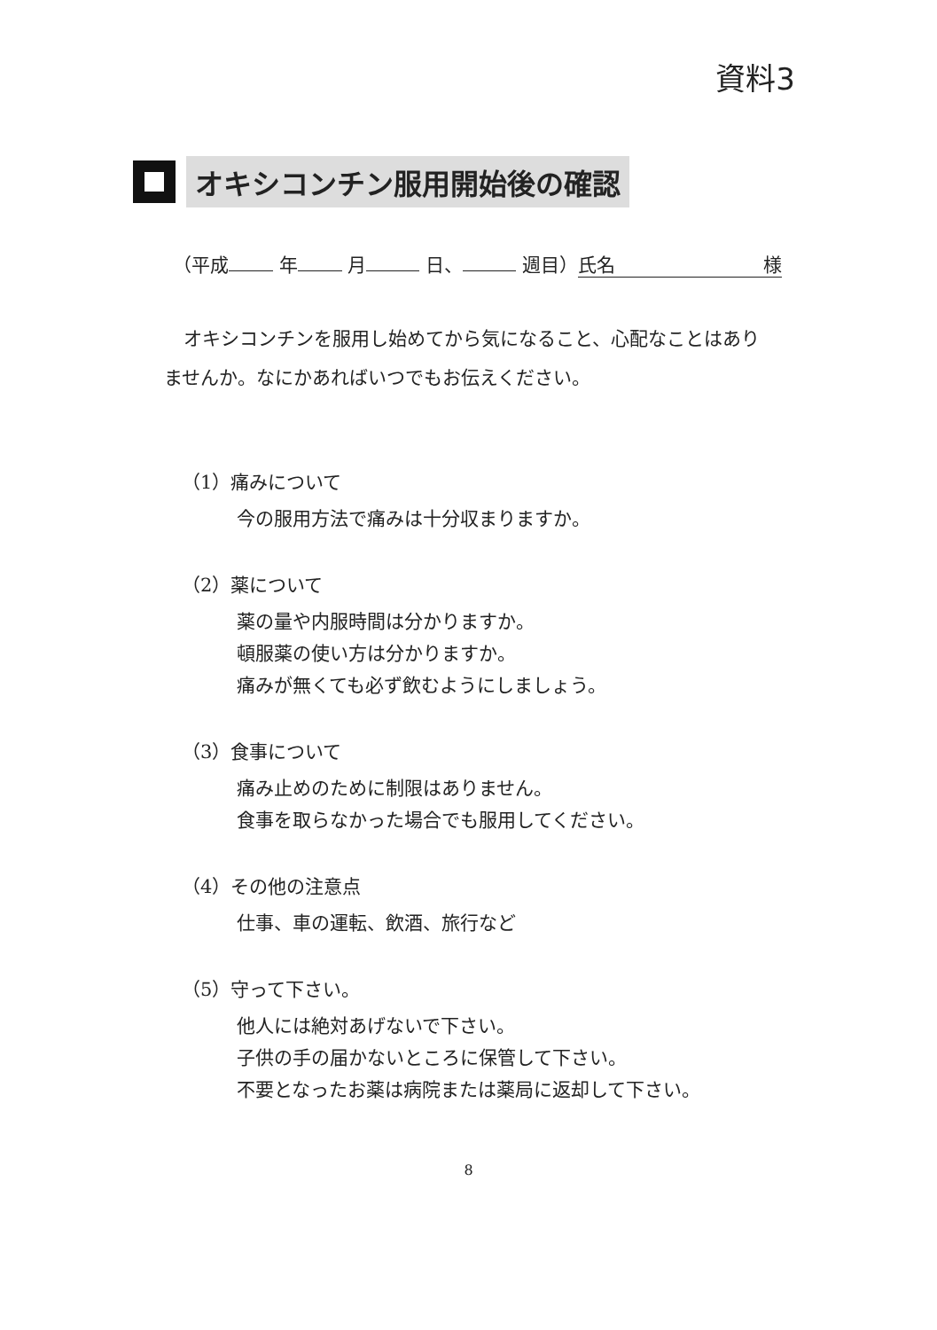資料3
オキシコンチン服用開始後の確認
（平成 年 月 日、 週目） 氏名 様
オキシコンチンを服用し始めてから気になること、心配なことはありませんか。なにかあればいつでもお伝えください。
（1）痛みについて
今の服用方法で痛みは十分収まりますか。
（2）薬について
薬の量や内服時間は分かりますか。
頓服薬の使い方は分かりますか。
痛みが無くても必ず飲むようにしましょう。
（3）食事について
痛み止めのために制限はありません。
食事を取らなかった場合でも服用してください。
（4）その他の注意点
仕事、車の運転、飲酒、旅行など
（5）守って下さい。
他人には絶対あげないで下さい。
子供の手の届かないところに保管して下さい。
不要となったお薬は病院または薬局に返却して下さい。
8